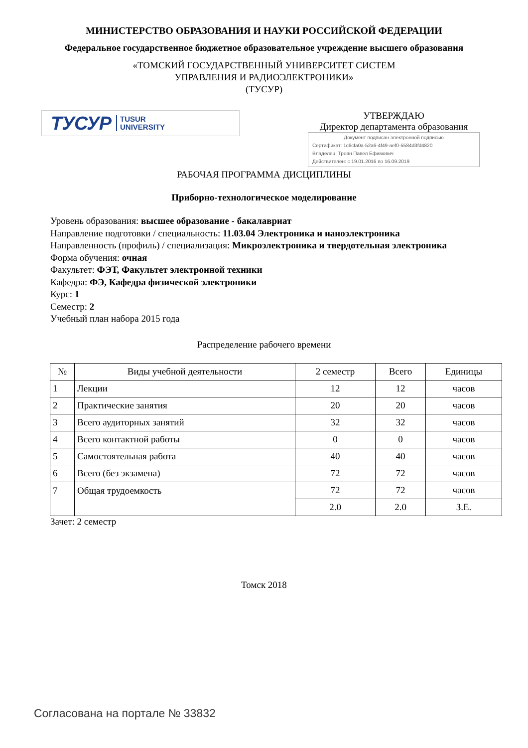МИНИСТЕРСТВО ОБРАЗОВАНИЯ И НАУКИ РОССИЙСКОЙ ФЕДЕРАЦИИ
Федеральное государственное бюджетное образовательное учреждение высшего образования
«ТОМСКИЙ ГОСУДАРСТВЕННЫЙ УНИВЕРСИТЕТ СИСТЕМ
УПРАВЛЕНИЯ И РАДИОЭЛЕКТРОНИКИ»
(ТУСУР)
ТУСУР TUSUR
UNIVERSITY
УТВЕРЖДАЮ
Директор департамента образования
Документ подписан электронной подписью
Сертификат: 1c6cfa0a-52a6-4f49-aef0-5584d3fd4820
Владелец: Троян Павел Ефимович
Действителен: с 19.01.2016 по 16.09.2019
РАБОЧАЯ ПРОГРАММА ДИСЦИПЛИНЫ
Приборно-технологическое моделирование
Уровень образования: высшее образование - бакалавриат
Направление подготовки / специальность: 11.03.04 Электроника и наноэлектроника
Направленность (профиль) / специализация: Микроэлектроника и твердотельная электроника
Форма обучения: очная
Факультет: ФЭТ, Факультет электронной техники
Кафедра: ФЭ, Кафедра физической электроники
Курс: 1
Семестр: 2
Учебный план набора 2015 года
Распределение рабочего времени
| № | Виды учебной деятельности | 2 семестр | Всего | Единицы |
| --- | --- | --- | --- | --- |
| 1 | Лекции | 12 | 12 | часов |
| 2 | Практические занятия | 20 | 20 | часов |
| 3 | Всего аудиторных занятий | 32 | 32 | часов |
| 4 | Всего контактной работы | 0 | 0 | часов |
| 5 | Самостоятельная работа | 40 | 40 | часов |
| 6 | Всего (без экзамена) | 72 | 72 | часов |
| 7 | Общая трудоемкость | 72 | 72 | часов |
| | | 2.0 | 2.0 | З.Е. |
Зачет: 2 семестр
Томск 2018
Согласована на портале № 33832